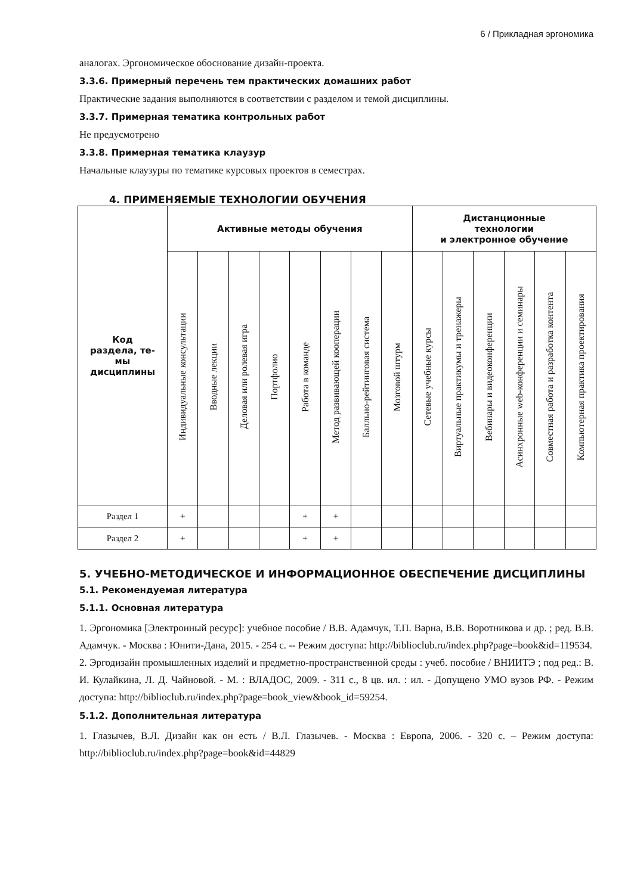6 / Прикладная эргономика
аналогах. Эргономическое обоснование дизайн-проекта.
3.3.6. Примерный перечень тем практических домашних работ
Практические задания выполняются в соответствии с разделом и темой дисциплины.
3.3.7. Примерная тематика контрольных работ
Не предусмотрено
3.3.8. Примерная тематика клаузур
Начальные клаузуры по тематике курсовых проектов в семестрах.
4. ПРИМЕНЯЕМЫЕ ТЕХНОЛОГИИ ОБУЧЕНИЯ
| Код раздела, те- мы дисциплины | Активные методы обучения | | | | | | | | Дистанционные технологии и электронное обучение | | | | | |
| --- | --- | --- | --- | --- | --- | --- | --- | --- | --- | --- | --- | --- | --- | --- |
| | Индивидуальные консультации | Вводные лекции | Деловая или ролевая игра | Портфолио | Работа в команде | Метод развивающей кооперации | Балльно-рейтинговая система | Мозговой штурм | Сетевые учебные курсы | Виртуальные практикумы и тренажеры | Вебинары и видеоконференции | Асинхронные web-конференции и семинары | Совместная работа и разработка контента | Компьютерная практика проектирования |
| Раздел 1 | + | | | | + | + | | | | | | | | |
| Раздел 2 | + | | | | + | + | | | | | | | | |
5. УЧЕБНО-МЕТОДИЧЕСКОЕ И ИНФОРМАЦИОННОЕ ОБЕСПЕЧЕНИЕ ДИСЦИПЛИНЫ
5.1. Рекомендуемая литература
5.1.1. Основная литература
1. Эргономика [Электронный ресурс]: учебное пособие / В.В. Адамчук, Т.П. Варна, В.В. Воротникова и др. ; ред. В.В. Адамчук. - Москва : Юнити-Дана, 2015. - 254 с. -- Режим доступа: http://biblioclub.ru/index.php?page=book&id=119534.
2. Эргодизайн промышленных изделий и предметно-пространственной среды : учеб. пособие / ВНИИТЭ ; под ред.: В. И. Кулайкина, Л. Д. Чайновой. - М. : ВЛАДОС, 2009. - 311 с., 8 цв. ил. : ил. - Допущено УМО вузов РФ. - Режим доступа: http://biblioclub.ru/index.php?page=book_view&book_id=59254.
5.1.2. Дополнительная литература
1. Глазычев, В.Л. Дизайн как он есть / В.Л. Глазычев. - Москва : Европа, 2006. - 320 с. – Режим доступа: http://biblioclub.ru/index.php?page=book&id=44829